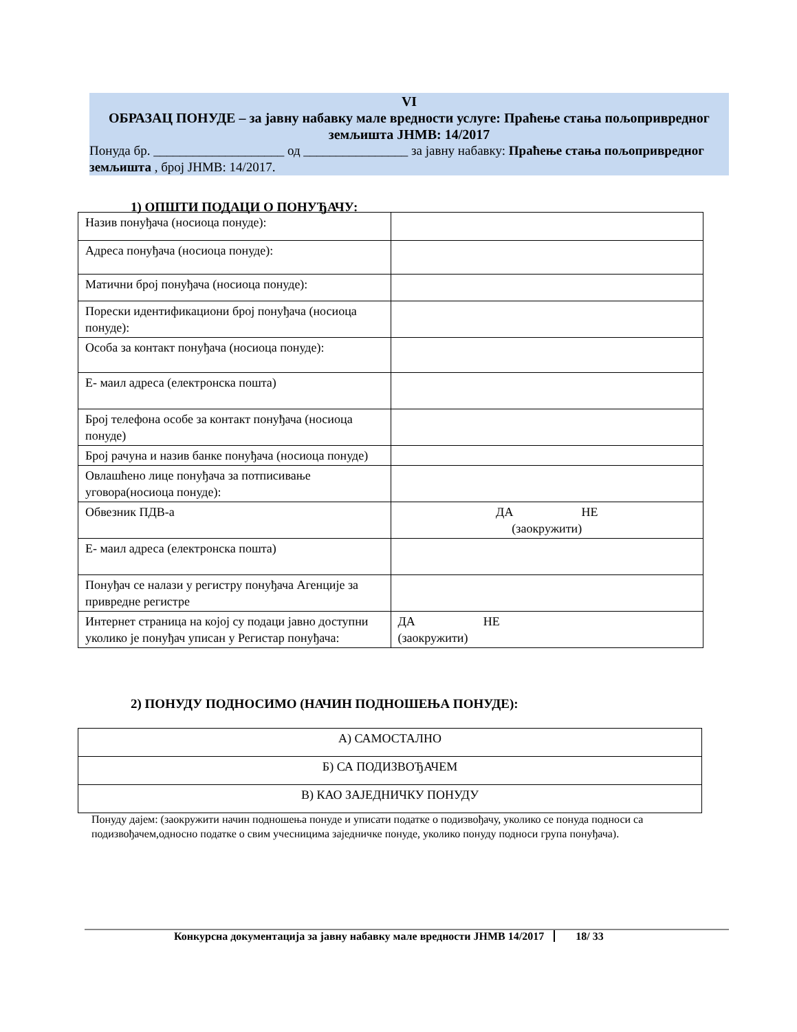VI
ОБРАЗАЦ ПОНУДЕ – за јавну набавку мале вредности услуге: Праћење стања пољопривредног земљишта ЈНМВ: 14/2017
Понуда бр. ____________________ од ________________ за јавну набавку: Праћење стања пољопривредног земљишта , број ЈНМВ: 14/2017.
1) ОПШТИ ПОДАЦИ О ПОНУЂАЧУ:
| Назив понуђача (носиоца понуде): | |
| Адреса понуђача (носиоца понуде): | |
| Матични број понуђача (носиоца понуде): | |
| Порески идентификациони број понуђача (носиоца понуде): | |
| Особа за контакт понуђача (носиоца понуде): | |
| Е- маил адреса (електронска пошта) | |
| Број телефона особе за контакт понуђача (носиоца понуде) | |
| Број рачуна и назив банке понуђача (носиоца понуде) | |
| Овлашћено лице понуђача за потписивање уговора(носиоца понуде): | |
| Обвезник ПДВ-а | ДА НЕ (заокружити) |
| Е- маил адреса (електронска пошта) | |
| Понуђач се налази у регистру понуђача Агенције за привредне регистре | |
| Интернет страница на којој су подаци јавно доступни уколико је понуђач уписан у Регистар понуђача: | ДА НЕ (заокружити) |
2) ПОНУДУ ПОДНОСИМО (НАЧИН ПОДНОШЕЊА ПОНУДЕ):
| А) САМОСТАЛНО |
| Б) СА ПОДИЗВОЂАЧЕМ |
| В) КАО ЗАЈЕДНИЧКУ ПОНУДУ |
Понуду дајем: (заокружити начин подношења понуде и уписати податке о подизвођачу, уколико се понуда подноси са подизвођачем,односно податке о свим учесницима заједничке понуде, уколико понуду подноси група понуђача).
Конкурсна документација за јавну набавку мале вредности ЈНМВ 14/2017 18/ 33